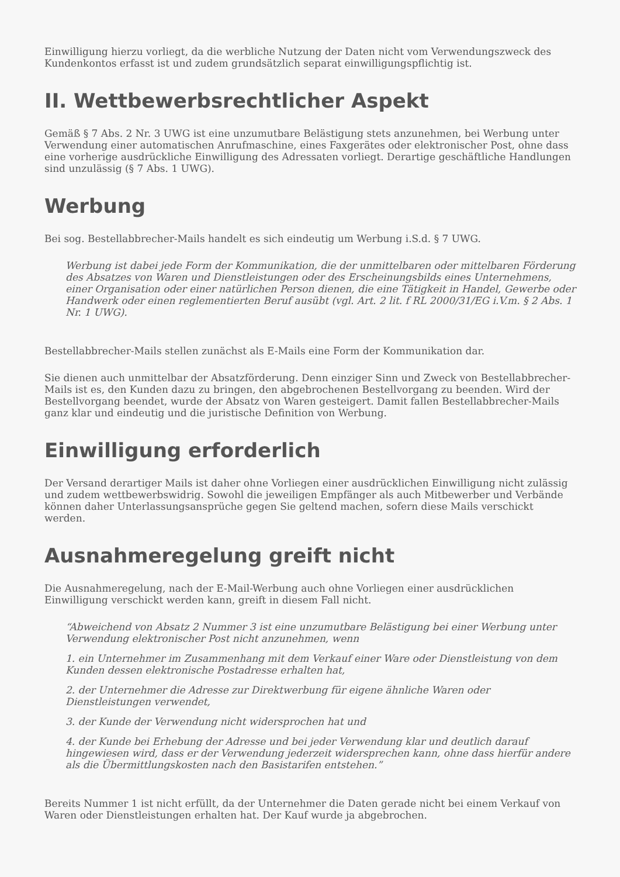Einwilligung hierzu vorliegt, da die werbliche Nutzung der Daten nicht vom Verwendungszweck des Kundenkontos erfasst ist und zudem grundsätzlich separat einwilligungspflichtig ist.
II. Wettbewerbsrechtlicher Aspekt
Gemäß § 7 Abs. 2 Nr. 3 UWG ist eine unzumutbare Belästigung stets anzunehmen, bei Werbung unter Verwendung einer automatischen Anrufmaschine, eines Faxgerätes oder elektronischer Post, ohne dass eine vorherige ausdrückliche Einwilligung des Adressaten vorliegt. Derartige geschäftliche Handlungen sind unzulässig (§ 7 Abs. 1 UWG).
Werbung
Bei sog. Bestellabbrecher-Mails handelt es sich eindeutig um Werbung i.S.d. § 7 UWG.
Werbung ist dabei jede Form der Kommunikation, die der unmittelbaren oder mittelbaren Förderung des Absatzes von Waren und Dienstleistungen oder des Erscheinungsbilds eines Unternehmens, einer Organisation oder einer natürlichen Person dienen, die eine Tätigkeit in Handel, Gewerbe oder Handwerk oder einen reglementierten Beruf ausübt (vgl. Art. 2 lit. f RL 2000/31/EG i.V.m. § 2 Abs. 1 Nr. 1 UWG).
Bestellabbrecher-Mails stellen zunächst als E-Mails eine Form der Kommunikation dar.
Sie dienen auch unmittelbar der Absatzförderung. Denn einziger Sinn und Zweck von Bestellabbrecher-Mails ist es, den Kunden dazu zu bringen, den abgebrochenen Bestellvorgang zu beenden. Wird der Bestellvorgang beendet, wurde der Absatz von Waren gesteigert. Damit fallen Bestellabbrecher-Mails ganz klar und eindeutig und die juristische Definition von Werbung.
Einwilligung erforderlich
Der Versand derartiger Mails ist daher ohne Vorliegen einer ausdrücklichen Einwilligung nicht zulässig und zudem wettbewerbswidrig. Sowohl die jeweiligen Empfänger als auch Mitbewerber und Verbände können daher Unterlassungsansprüche gegen Sie geltend machen, sofern diese Mails verschickt werden.
Ausnahmeregelung greift nicht
Die Ausnahmeregelung, nach der E-Mail-Werbung auch ohne Vorliegen einer ausdrücklichen Einwilligung verschickt werden kann, greift in diesem Fall nicht.
“Abweichend von Absatz 2 Nummer 3 ist eine unzumutbare Belästigung bei einer Werbung unter Verwendung elektronischer Post nicht anzunehmen, wenn
1. ein Unternehmer im Zusammenhang mit dem Verkauf einer Ware oder Dienstleistung von dem Kunden dessen elektronische Postadresse erhalten hat,
2. der Unternehmer die Adresse zur Direktwerbung für eigene ähnliche Waren oder Dienstleistungen verwendet,
3. der Kunde der Verwendung nicht widersprochen hat und
4. der Kunde bei Erhebung der Adresse und bei jeder Verwendung klar und deutlich darauf hingewiesen wird, dass er der Verwendung jederzeit widersprechen kann, ohne dass hierfür andere als die Übermittlungskosten nach den Basistarifen entstehen.”
Bereits Nummer 1 ist nicht erfüllt, da der Unternehmer die Daten gerade nicht bei einem Verkauf von Waren oder Dienstleistungen erhalten hat. Der Kauf wurde ja abgebrochen.